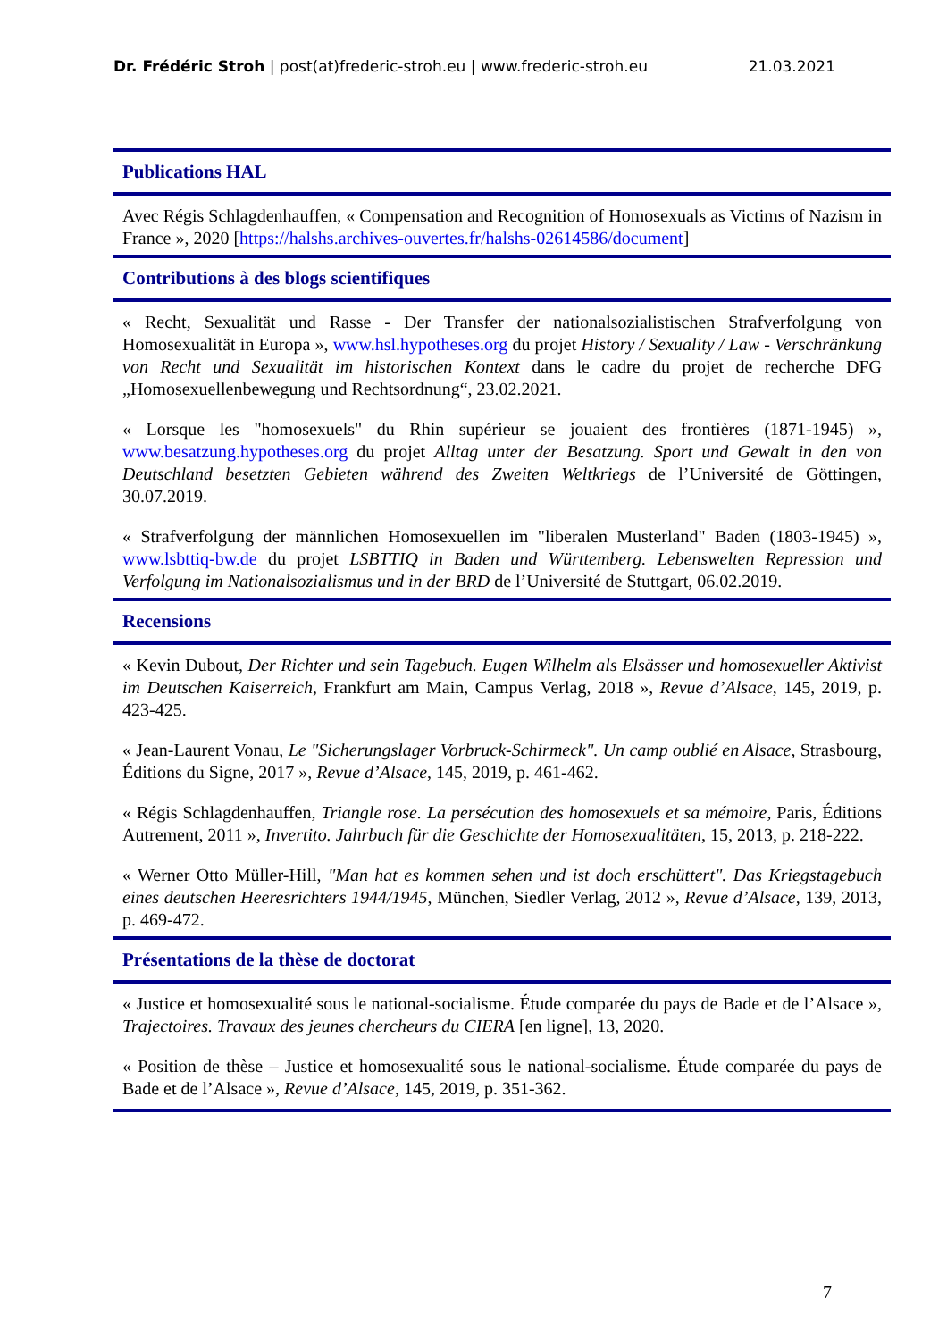Dr. Frédéric Stroh | post(at)frederic-stroh.eu | www.frederic-stroh.eu 21.03.2021
Publications HAL
Avec Régis Schlagdenhauffen, « Compensation and Recognition of Homosexuals as Victims of Nazism in France », 2020 [https://halshs.archives-ouvertes.fr/halshs-02614586/document]
Contributions à des blogs scientifiques
« Recht, Sexualität und Rasse - Der Transfer der nationalsozialistischen Strafverfolgung von Homosexualität in Europa », www.hsl.hypotheses.org du projet History / Sexuality / Law - Verschränkung von Recht und Sexualität im historischen Kontext dans le cadre du projet de recherche DFG „Homosexuellenbewegung und Rechtsordnung“, 23.02.2021.
« Lorsque les "homosexuels" du Rhin supérieur se jouaient des frontières (1871-1945) », www.besatzung.hypotheses.org du projet Alltag unter der Besatzung. Sport und Gewalt in den von Deutschland besetzten Gebieten während des Zweiten Weltkriegs de l’Université de Göttingen, 30.07.2019.
« Strafverfolgung der männlichen Homosexuellen im "liberalen Musterland" Baden (1803-1945) », www.lsbttiq-bw.de du projet LSBTTIQ in Baden und Württemberg. Lebenswelten Repression und Verfolgung im Nationalsozialismus und in der BRD de l’Université de Stuttgart, 06.02.2019.
Recensions
« Kevin Dubout, Der Richter und sein Tagebuch. Eugen Wilhelm als Elsässer und homosexueller Aktivist im Deutschen Kaiserreich, Frankfurt am Main, Campus Verlag, 2018 », Revue d’Alsace, 145, 2019, p. 423-425.
« Jean-Laurent Vonau, Le "Sicherungslager Vorbruck-Schirmeck". Un camp oublié en Alsace, Strasbourg, Éditions du Signe, 2017 », Revue d’Alsace, 145, 2019, p. 461-462.
« Régis Schlagdenhauffen, Triangle rose. La persécution des homosexuels et sa mémoire, Paris, Éditions Autrement, 2011 », Invertito. Jahrbuch für die Geschichte der Homosexualitäten, 15, 2013, p. 218-222.
« Werner Otto Müller-Hill, "Man hat es kommen sehen und ist doch erschüttert". Das Kriegstagebuch eines deutschen Heeresrichters 1944/1945, München, Siedler Verlag, 2012 », Revue d’Alsace, 139, 2013, p. 469-472.
Présentations de la thèse de doctorat
« Justice et homosexualité sous le national-socialisme. Étude comparée du pays de Bade et de l’Alsace », Trajectoires. Travaux des jeunes chercheurs du CIERA [en ligne], 13, 2020.
« Position de thèse – Justice et homosexualité sous le national-socialisme. Étude comparée du pays de Bade et de l’Alsace », Revue d’Alsace, 145, 2019, p. 351-362.
7